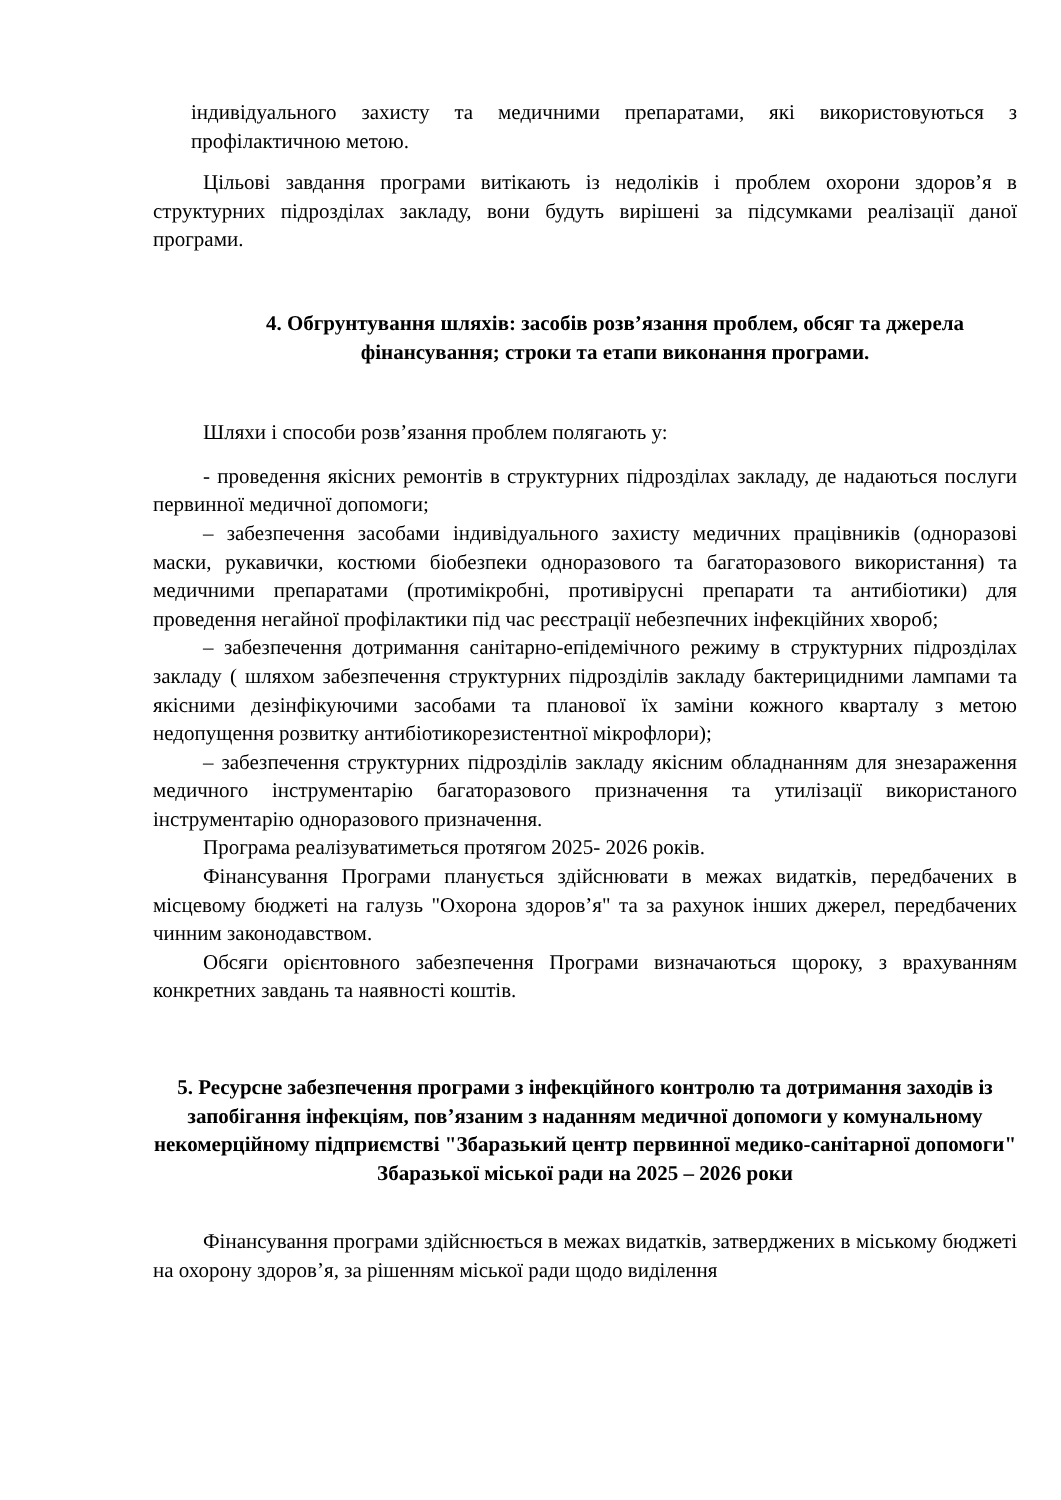індивідуального захисту та медичними препаратами, які використовуються з профілактичною метою.
Цільові завдання програми витікають із недоліків і проблем охорони здоров’я в структурних підрозділах закладу, вони будуть вирішені за підсумками реалізації даної програми.
4. Обгрунтування шляхів: засобів розв’язання проблем, обсяг та джерела фінансування; строки та етапи виконання програми.
Шляхи і способи розв’язання проблем полягають у:
- проведення якісних ремонтів в структурних підрозділах закладу, де надаються послуги первинної медичної допомоги;
– забезпечення засобами індивідуального захисту медичних працівників (одноразові маски, рукавички, костюми біобезпеки одноразового та багаторазового використання) та медичними препаратами (протимікробні, противірусні препарати та антибіотики) для проведення негайної профілактики під час реєстрації небезпечних інфекційних хвороб;
– забезпечення дотримання санітарно-епідемічного режиму в структурних підрозділах закладу ( шляхом забезпечення структурних підрозділів закладу бактерицидними лампами та якісними дезінфікуючими засобами та планової їх заміни кожного кварталу з метою недопущення розвитку антибіотикорезистентної мікрофлори);
– забезпечення структурних підрозділів закладу якісним обладнанням для знезараження медичного інструментарію багаторазового призначення та утилізації використаного інструментарію одноразового призначення.
Програма реалізуватиметься протягом 2025- 2026 років.
Фінансування Програми планується здійснювати в межах видатків, передбачених в місцевому бюджеті на галузь "Охорона здоров’я" та за рахунок інших джерел, передбачених чинним законодавством.
Обсяги орієнтовного забезпечення Програми визначаються щороку, з врахуванням конкретних завдань та наявності коштів.
5. Ресурсне забезпечення програми з інфекційного контролю та дотримання заходів із запобігання інфекціям, пов’язаним з наданням медичної допомоги у комунальному некомерційному підприємстві "Збаразький центр первинної медико-санітарної допомоги" Збаразької міської ради на 2025 – 2026 роки
Фінансування програми здійснюється в межах видатків, затверджених в міському бюджеті на охорону здоров’я, за рішенням міської ради щодо виділення